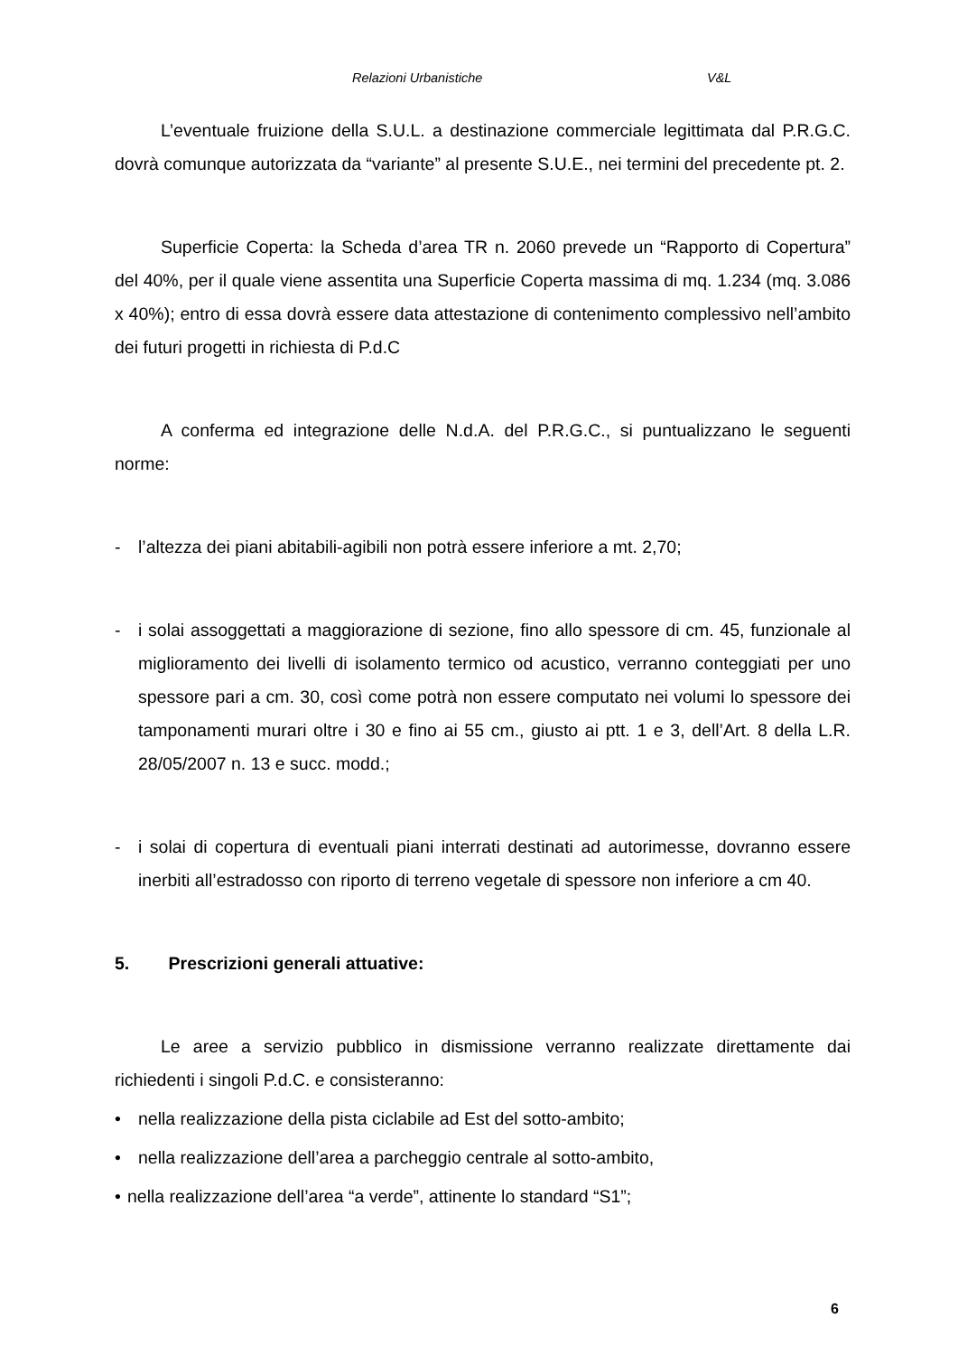Relazioni Urbanistiche V&L
L’eventuale fruizione della S.U.L. a destinazione commerciale legittimata dal P.R.G.C. dovrà comunque autorizzata da “variante” al presente S.U.E., nei termini del precedente pt. 2.
Superficie Coperta: la Scheda d’area TR n. 2060 prevede un “Rapporto di Copertura” del 40%, per il quale viene assentita una Superficie Coperta massima di mq. 1.234 (mq. 3.086 x 40%); entro di essa dovrà essere data attestazione di contenimento complessivo nell’ambito dei futuri progetti in richiesta di P.d.C
A conferma ed integrazione delle N.d.A. del P.R.G.C., si puntualizzano le seguenti norme:
- l’altezza dei piani abitabili-agibili non potrà essere inferiore a mt. 2,70;
- i solai assoggettati a maggiorazione di sezione, fino allo spessore di cm. 45, funzionale al miglioramento dei livelli di isolamento termico od acustico, verranno conteggiati per uno spessore pari a cm. 30, così come potrà non essere computato nei volumi lo spessore dei tamponamenti murari oltre i 30 e fino ai 55 cm., giusto ai ptt. 1 e 3, dell’Art. 8 della L.R. 28/05/2007 n. 13 e succ. modd.;
- i solai di copertura di eventuali piani interrati destinati ad autorimesse, dovranno essere inerbiti all’estradosso con riporto di terreno vegetale di spessore non inferiore a cm 40.
5. Prescrizioni generali attuative:
Le aree a servizio pubblico in dismissione verranno realizzate direttamente dai richiedenti i singoli P.d.C. e consisteranno:
• nella realizzazione della pista ciclabile ad Est del sotto-ambito;
• nella realizzazione dell’area a parcheggio centrale al sotto-ambito,
• nella realizzazione dell’area “a verde”, attinente lo standard “S1”;
6